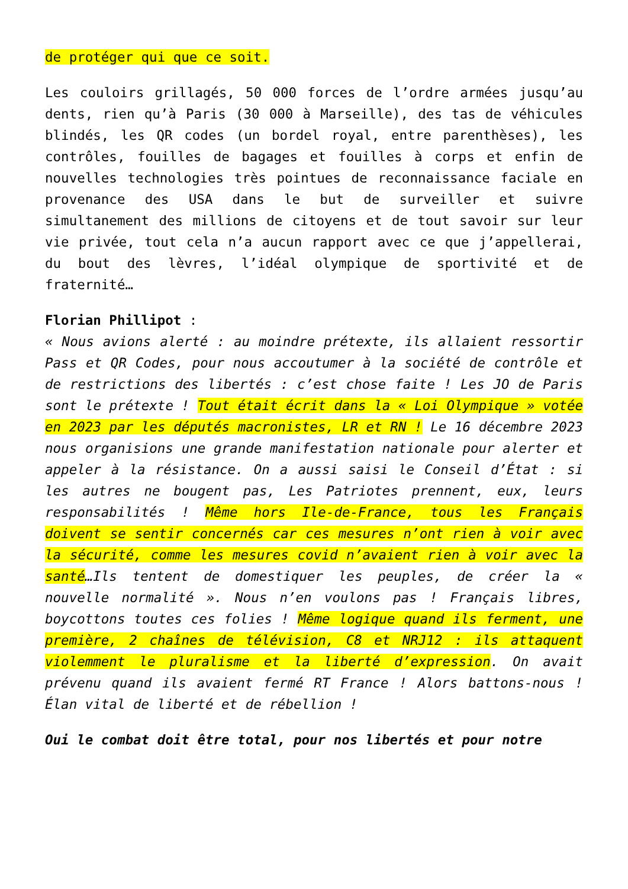de protéger qui que ce soit.
Les couloirs grillagés, 50 000 forces de l’ordre armées jusqu’au dents, rien qu’à Paris (30 000 à Marseille), des tas de véhicules blindés, les QR codes (un bordel royal, entre parenthèses), les contrôles, fouilles de bagages et fouilles à corps et enfin de nouvelles technologies très pointues de reconnaissance faciale en provenance des USA dans le but de surveiller et suivre simultanement des millions de citoyens et de tout savoir sur leur vie privée, tout cela n’a aucun rapport avec ce que j’appellerai, du bout des lèvres, l’idéal olympique de sportivité et de fraternité…
Florian Phillipot :
« Nous avions alerté : au moindre prétexte, ils allaient ressortir Pass et QR Codes, pour nous accoutumer à la société de contrôle et de restrictions des libertés : c’est chose faite ! Les JO de Paris sont le prétexte ! Tout était écrit dans la « Loi Olympique » votée en 2023 par les députés macronistes, LR et RN ! Le 16 décembre 2023 nous organisions une grande manifestation nationale pour alerter et appeler à la résistance. On a aussi saisi le Conseil d’État : si les autres ne bougent pas, Les Patriotes prennent, eux, leurs responsabilités ! Même hors Ile-de-France, tous les Français doivent se sentir concernés car ces mesures n’ont rien à voir avec la sécurité, comme les mesures covid n’avaient rien à voir avec la santé…Ils tentent de domestiquer les peuples, de créer la « nouvelle normalité ». Nous n’en voulons pas ! Français libres, boycottons toutes ces folies ! Même logique quand ils ferment, une première, 2 chaînes de télévision, C8 et NRJ12 : ils attaquent violemment le pluralisme et la liberté d’expression. On avait prévenu quand ils avaient fermé RT France ! Alors battons-nous ! Élan vital de liberté et de rébellion !
Oui le combat doit être total, pour nos libertés et pour notre